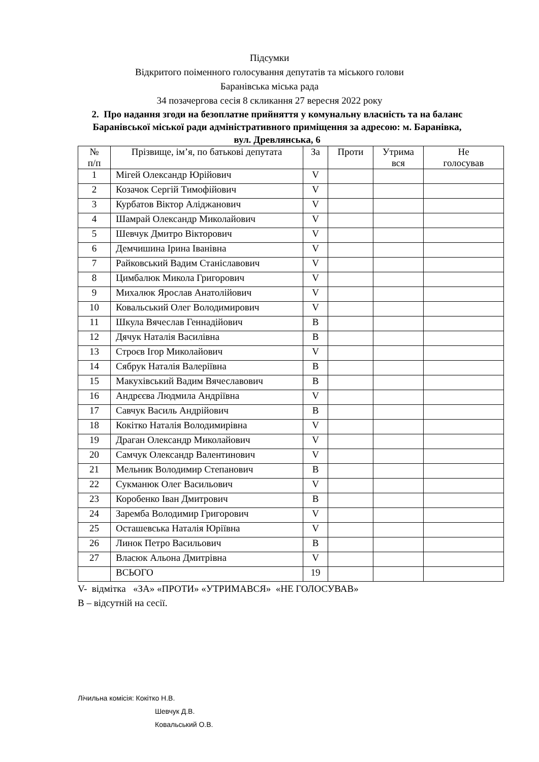Підсумки
Відкритого поіменного голосування депутатів та міського голови
Баранівська міська рада
34 позачергова сесія 8 скликання 27 вересня 2022 року
2. Про надання згоди на безоплатне прийняття у комунальну власність та на баланс Баранівської міської ради адміністративного приміщення за адресою: м. Баранівка, вул. Древлянська, 6
| № п/п | Прізвище, ім’я, по батькові депутата | За | Проти | Утрима вся | Не голосував |
| --- | --- | --- | --- | --- | --- |
| 1 | Мігей Олександр Юрійович | V | | | |
| 2 | Козачок Сергій Тимофійович | V | | | |
| 3 | Курбатов Віктор Аліджанович | V | | | |
| 4 | Шамрай Олександр Миколайович | V | | | |
| 5 | Шевчук Дмитро Вікторович | V | | | |
| 6 | Демчишина Ірина Іванівна | V | | | |
| 7 | Райковський Вадим Станіславович | V | | | |
| 8 | Цимбалюк Микола Григорович | V | | | |
| 9 | Михалюк Ярослав Анатолійович | V | | | |
| 10 | Ковальський Олег Володимирович | V | | | |
| 11 | Шкула Вячеслав Геннадійович | В | | | |
| 12 | Дячук Наталія Василівна | В | | | |
| 13 | Строєв Ігор Миколайович | V | | | |
| 14 | Сябрук Наталія Валеріївна | В | | | |
| 15 | Макухівський Вадим Вячеславович | В | | | |
| 16 | Андрєєва Людмила Андріївна | V | | | |
| 17 | Савчук Василь Андрійович | В | | | |
| 18 | Кокітко Наталія Володимирівна | V | | | |
| 19 | Драган Олександр Миколайович | V | | | |
| 20 | Самчук Олександр Валентинович | V | | | |
| 21 | Мельник Володимир Степанович | В | | | |
| 22 | Сукманюк Олег Васильович | V | | | |
| 23 | Коробенко Іван Дмитрович | В | | | |
| 24 | Заремба Володимир Григорович | V | | | |
| 25 | Осташевська Наталія Юріївна | V | | | |
| 26 | Линок Петро Васильович | В | | | |
| 27 | Власюк Альона Дмитрівна | V | | | |
| | ВСЬОГО | 19 | | | |
V- відмітка «ЗА» «ПРОТИ» «УТРИМАВСЯ» «НЕ ГОЛОСУВАВ»
В – відсутній на сесії.
Лічильна комісія: Кокітко Н.В.
Шевчук Д.В.
Ковальський О.В.